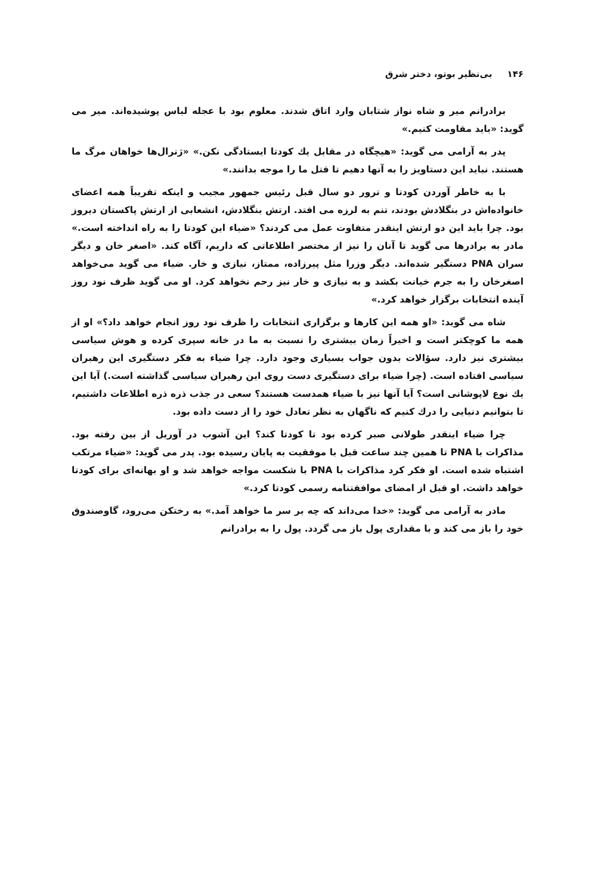۱۴۶ بی‌نظیر بوتو، دختر شرق
برادرانم میر و شاه نواز شتابان وارد اتاق شدند. معلوم بود با عجله لباس پوشیده‌اند. میر می گوید: «باید مقاومت کنیم.»
پدر به آرامی می گوید: «هیچگاه در مقابل یك کودتا ایستادگی نکن.» «ژنرال‌ها خواهان مرگ ما هستند. نباید این دستاویز را به آنها دهیم تا قتل ما را موجه بدانند.»
با به خاطر آوردن کودتا و ترور دو سال قبل رئیس جمهور مجیب و اینکه تقریباً همه اعضای خانواده‌اش در بنگلادش بودند، تنم به لرزه می افتد. ارتش بنگلادش، انشعابی از ارتش پاکستان دیروز بود. چرا باید این دو ارتش اینقدر متفاوت عمل می کردند؟ «ضیاء این کودتا را به راه انداخته است.» مادر به برادرها می گوید تا آنان را نیز از مختصر اطلاعاتی که داریم، آگاه کند. «اصغر خان و دیگر سران PNA دستگیر شده‌اند. دیگر وزرا مثل پیرزاده، ممتاز، نیازی و خار. ضیاء می گوید می‌خواهد اصغرخان را به جرم خیانت بکشد و به نیازی و خار نیز رحم نخواهد کرد. او می گوید ظرف نود روز آینده انتخابات برگزار خواهد کرد.»
شاه می گوید: «او همه این کارها و برگزاری انتخابات را ظرف نود روز انجام خواهد داد؟» او از همه ما کوچکتر است و اخیراً زمان بیشتری را نسبت به ما در خانه سپری کرده و هوش سیاسی بیشتری نیز دارد. سؤالات بدون جواب بسیاری وجود دارد. چرا ضیاء به فکر دستگیری این رهبران سیاسی افتاده است. (چرا ضیاء برای دستگیری دست روی این رهبران سیاسی گذاشته است.) آیا این یك نوع لاپوشانی است؟ آیا آنها نیز با ضیاء همدست هستند؟ سعی در جذب ذره ذره اطلاعات داشتیم، تا بتوانیم دنیایی را درك کنیم که ناگهان به نظر تعادل خود را از دست داده بود.
چرا ضیاء اینقدر طولانی صبر کرده بود تا کودتا کند؟ این آشوب در آوریل از بین رفته بود. مذاکرات با PNA تا همین چند ساعت قبل با موفقیت به پایان رسیده بود. پدر می گوید: «ضیاء مرتکب اشتباه شده است. او فکر کرد مذاکرات با PNA با شکست مواجه خواهد شد و او بهانه‌ای برای کودتا خواهد داشت. او قبل از امضای موافقتنامه رسمی کودتا کرد.»
مادر به آرامی می گوید: «خدا می‌داند که چه بر سر ما خواهد آمد.» به رختکن می‌رود، گاوصندوق خود را باز می کند و با مقداری پول باز می گردد. پول را به برادرانم